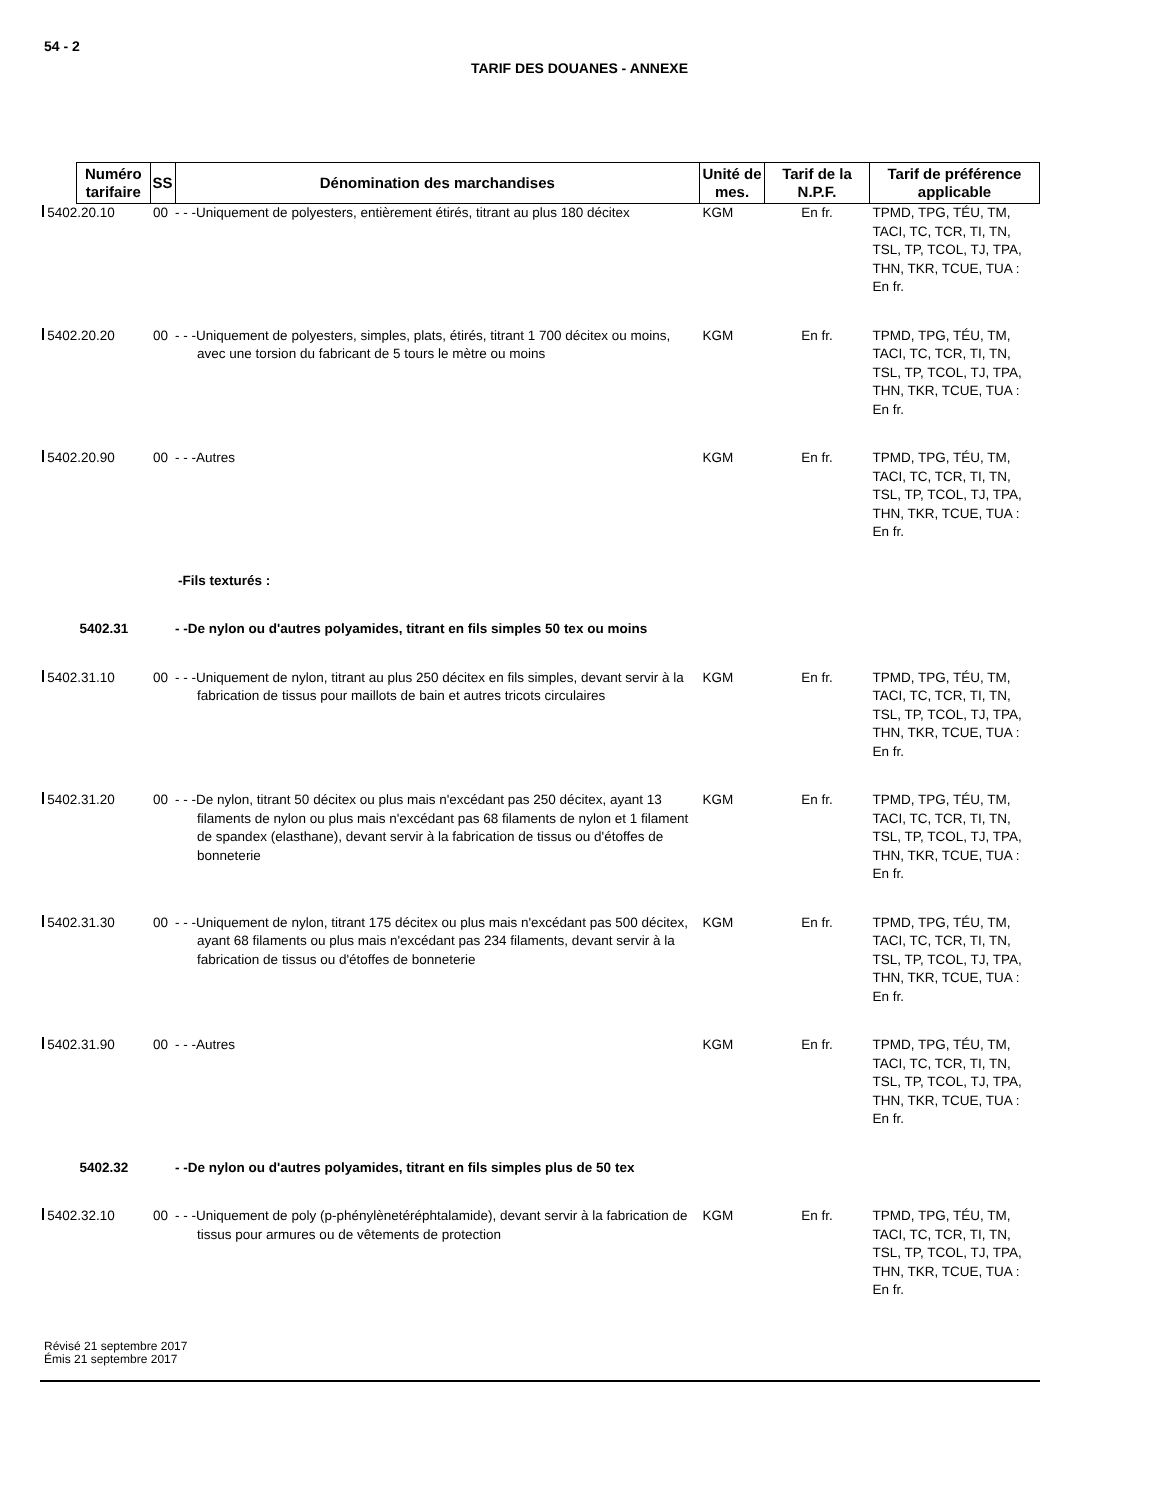54 - 2
TARIF DES DOUANES - ANNEXE
| Numéro tarifaire | SS | Dénomination des marchandises | Unité de mes. | Tarif de la N.P.F. | Tarif de préférence applicable |
| --- | --- | --- | --- | --- | --- |
| 5402.20.10 | 00 | - - -Uniquement de polyesters, entièrement étirés, titrant au plus 180 décitex | KGM | En fr. | TPMD, TPG, TÉU, TM, TACI, TC, TCR, TI, TN, TSL, TP, TCOL, TJ, TPA, THN, TKR, TCUE, TUA : En fr. |
| 5402.20.20 | 00 | - - -Uniquement de polyesters, simples, plats, étirés, titrant 1 700 décitex ou moins, avec une torsion du fabricant de 5 tours le mètre ou moins | KGM | En fr. | TPMD, TPG, TÉU, TM, TACI, TC, TCR, TI, TN, TSL, TP, TCOL, TJ, TPA, THN, TKR, TCUE, TUA : En fr. |
| 5402.20.90 | 00 | - - -Autres | KGM | En fr. | TPMD, TPG, TÉU, TM, TACI, TC, TCR, TI, TN, TSL, TP, TCOL, TJ, TPA, THN, TKR, TCUE, TUA : En fr. |
| | | -Fils texturés : | | | |
| 5402.31 | | - -De nylon ou d'autres polyamides, titrant en fils simples 50 tex ou moins | | | |
| 5402.31.10 | 00 | - - -Uniquement de nylon, titrant au plus 250 décitex en fils simples, devant servir à la fabrication de tissus pour maillots de bain et autres tricots circulaires | KGM | En fr. | TPMD, TPG, TÉU, TM, TACI, TC, TCR, TI, TN, TSL, TP, TCOL, TJ, TPA, THN, TKR, TCUE, TUA : En fr. |
| 5402.31.20 | 00 | - - -De nylon, titrant 50 décitex ou plus mais n'excédant pas 250 décitex, ayant 13 filaments de nylon ou plus mais n'excédant pas 68 filaments de nylon et 1 filament de spandex (elasthane), devant servir à la fabrication de tissus ou d'étoffes de bonneterie | KGM | En fr. | TPMD, TPG, TÉU, TM, TACI, TC, TCR, TI, TN, TSL, TP, TCOL, TJ, TPA, THN, TKR, TCUE, TUA : En fr. |
| 5402.31.30 | 00 | - - -Uniquement de nylon, titrant 175 décitex ou plus mais n'excédant pas 500 décitex, ayant 68 filaments ou plus mais n'excédant pas 234 filaments, devant servir à la fabrication de tissus ou d'étoffes de bonneterie | KGM | En fr. | TPMD, TPG, TÉU, TM, TACI, TC, TCR, TI, TN, TSL, TP, TCOL, TJ, TPA, THN, TKR, TCUE, TUA : En fr. |
| 5402.31.90 | 00 | - - -Autres | KGM | En fr. | TPMD, TPG, TÉU, TM, TACI, TC, TCR, TI, TN, TSL, TP, TCOL, TJ, TPA, THN, TKR, TCUE, TUA : En fr. |
| 5402.32 | | - -De nylon ou d'autres polyamides, titrant en fils simples plus de 50 tex | | | |
| 5402.32.10 | 00 | - - -Uniquement de poly (p-phénylènetéréphtalamide), devant servir à la fabrication de tissus pour armures ou de vêtements de protection | KGM | En fr. | TPMD, TPG, TÉU, TM, TACI, TC, TCR, TI, TN, TSL, TP, TCOL, TJ, TPA, THN, TKR, TCUE, TUA : En fr. |
Révisé 21 septembre 2017
Émis 21 septembre 2017